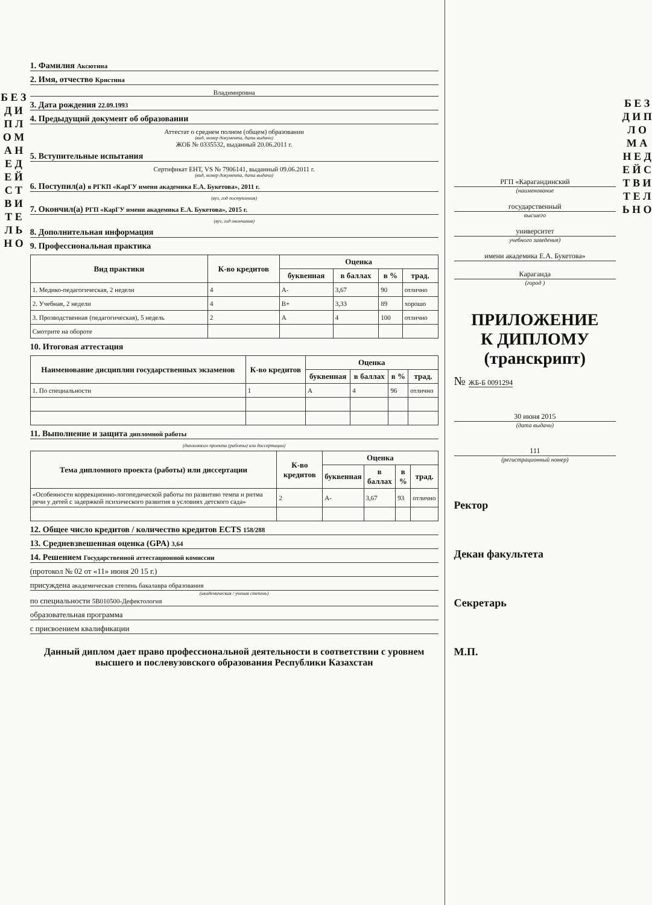Б Е З Д И П Л О М А Н Е Д Е Й С Т В И Т Е Л Ь Н О
1. Фамилия Аксютина
2. Имя, отчество Кристина
Владимировна
3. Дата рождения 22.09.1993
4. Предыдущий документ об образовании
Аттестат о среднем полном (общем) образовании
(вид, номер документа, дата выдачи)
ЖОБ № 0335532, выданный 20.06.2011 г.
5. Вступительные испытания
Сертификат ЕНТ, VS № 7906141, выданный 09.06.2011 г.
(вид, номер документа, дата выдачи)
6. Поступил(а) в РГКП «КарГУ имени академика Е.А. Букетова», 2011 г.
(вуз, год поступления)
7. Окончил(а) РГП «КарГУ имени академика Е.А. Букетова», 2015 г.
(вуз, год окончания)
8. Дополнительная информация
9. Профессиональная практика
| Вид практики | К-во кредитов | Оценка | | | |
| --- | --- | --- | --- | --- | --- |
| | | буквенная | в баллах | в % | трад. |
| 1. Медико-педагогическая, 2 недели | 4 | A- | 3,67 | 90 | отлично |
| 2. Учебная, 2 недели | 4 | B+ | 3,33 | 89 | хорошо |
| 3. Прозводственная (педагогическая), 5 недель | 2 | A | 4 | 100 | отлично |
| Смотрите на обороте | | | | | |
10. Итоговая аттестация
| Наименование дисциплин государственных экзаменов | К-во кредитов | Оценка | | | |
| --- | --- | --- | --- | --- | --- |
| | | буквенная | в баллах | в % | трад. |
| 1. По специальности | 1 | A | 4 | 96 | отлично |
11. Выполнение и защита дипломной работы
(дипломного проекта (работы) или диссертации)
| Тема дипломного проекта (работы) или диссертации | К-во кредитов | Оценка | | | |
| --- | --- | --- | --- | --- | --- |
| | | буквенная | в баллах | в % | трад. |
| «Особенности коррекционно-логопедической работы по развитию темпа и ритма речи у детей с задержкой психического развития в условиях детского сада» | 2 | A- | 3,67 | 93 | отлично |
12. Общее число кредитов / количество кредитов ECTS 158/288
13. Средневзвешенная оценка (GPA) 3,64
14. Решением Государственной аттестационной комиссии
(протокол № 02 от «11» июня 20 15 г.)
присуждена академическая степень бакалавра образования
(академическая / ученая степень)
по специальности 5В010500-Дефектология
образовательная программа
с присвоением квалификации
Данный диплом дает право профессиональной деятельности в соответствии с уровнем высшего и послевузовского образования Республики Казахстан
РГП «Карагандинский
(наименование
государственный
высшего
университет
учебного заведения)
имени академика Е.А. Букетова»
Караганда
(город )
ПРИЛОЖЕНИЕ
К ДИПЛОМУ
(транскрипт)
№ ЖБ-Б 0091294
30 июня 2015
(дата выдачи)
111
(регистрационный номер)
Ректор
Декан факультета
Секретарь
М.П.
Б Е З Д И П Л О М А Н Е Д Е Й С Т В И Т Е Л Ь Н О